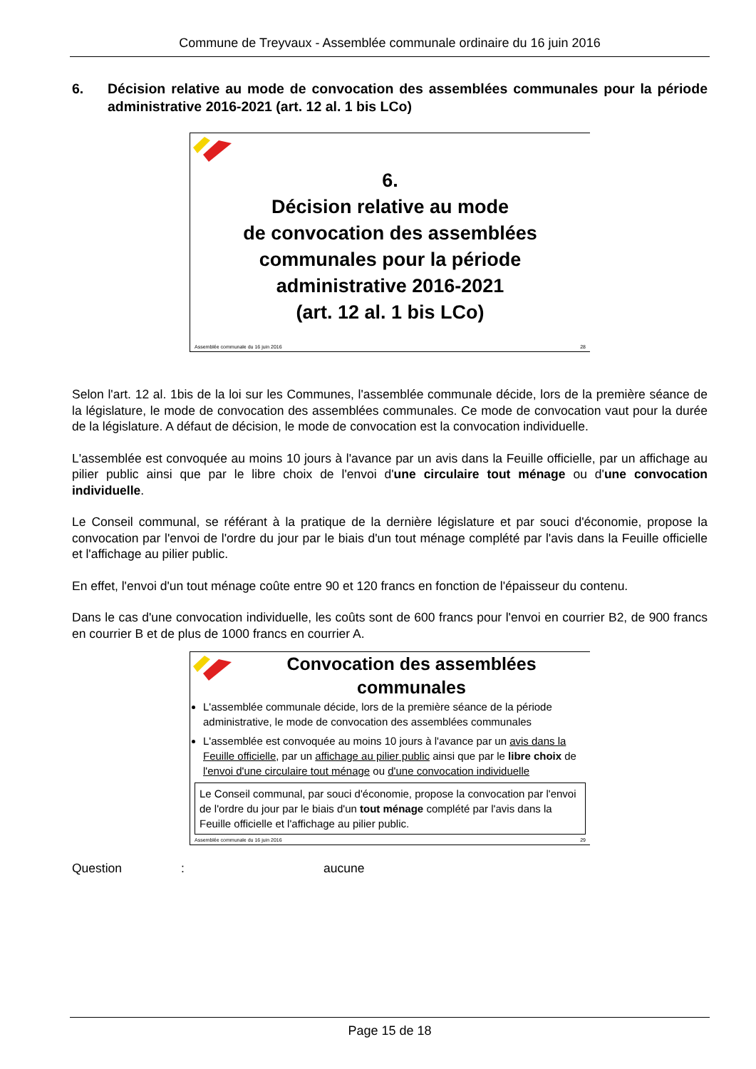Commune de Treyvaux - Assemblée communale ordinaire du 16 juin 2016
6. Décision relative au mode de convocation des assemblées communales pour la période administrative 2016-2021 (art. 12 al. 1 bis LCo)
6.
Décision relative au mode
de convocation des assemblées
communales pour la période
administrative 2016-2021
(art. 12 al. 1 bis LCo)
Assemblée communale du 16 juin 2016 28
Selon l'art. 12 al. 1bis de la loi sur les Communes, l'assemblée communale décide, lors de la première séance de la législature, le mode de convocation des assemblées communales. Ce mode de convocation vaut pour la durée de la législature. A défaut de décision, le mode de convocation est la convocation individuelle.
L'assemblée est convoquée au moins 10 jours à l'avance par un avis dans la Feuille officielle, par un affichage au pilier public ainsi que par le libre choix de l'envoi d'une circulaire tout ménage ou d'une convocation individuelle.
Le Conseil communal, se référant à la pratique de la dernière législature et par souci d'économie, propose la convocation par l'envoi de l'ordre du jour par le biais d'un tout ménage complété par l'avis dans la Feuille officielle et l'affichage au pilier public.
En effet, l'envoi d'un tout ménage coûte entre 90 et 120 francs en fonction de l'épaisseur du contenu.
Dans le cas d'une convocation individuelle, les coûts sont de 600 francs pour l'envoi en courrier B2, de 900 francs en courrier B et de plus de 1000 francs en courrier A.
Convocation des assemblées communales
L'assemblée communale décide, lors de la première séance de la période administrative, le mode de convocation des assemblées communales
L'assemblée est convoquée au moins 10 jours à l'avance par un avis dans la Feuille officielle, par un affichage au pilier public ainsi que par le libre choix de l'envoi d'une circulaire tout ménage ou d'une convocation individuelle
Le Conseil communal, par souci d'économie, propose la convocation par l'envoi de l'ordre du jour par le biais d'un tout ménage complété par l'avis dans la Feuille officielle et l'affichage au pilier public.
Assemblée communale du 16 juin 2016 29
Question: aucune
Page 15 de 18